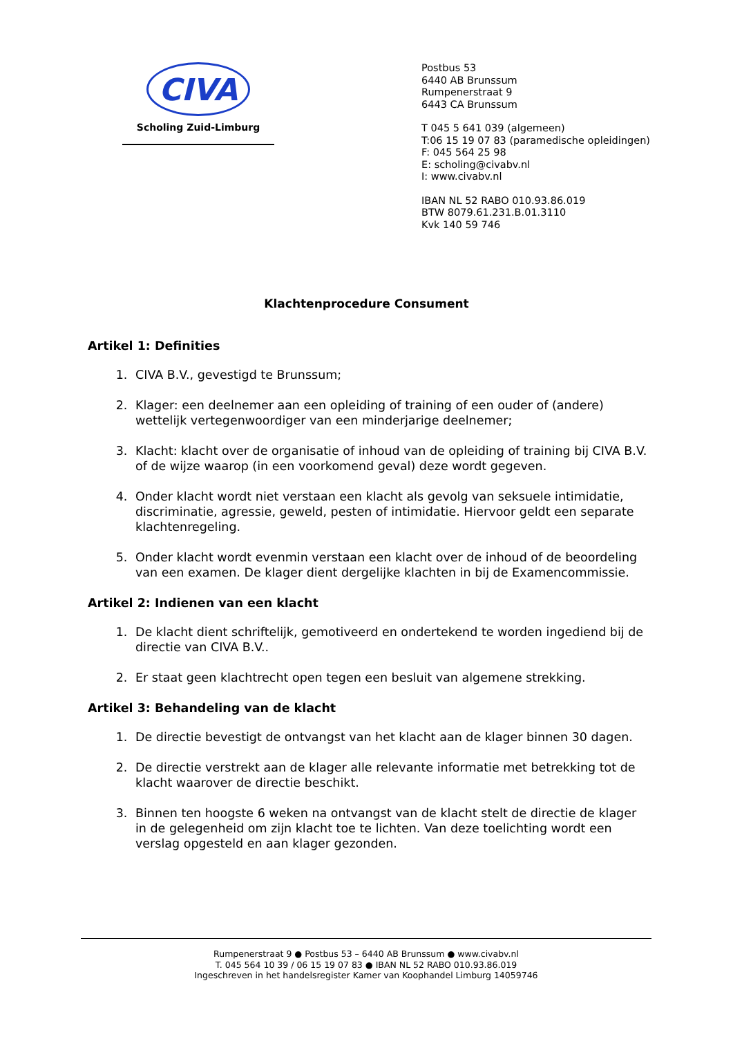CIVA
Scholing Zuid-Limburg
Postbus 53
6440 AB Brunssum
Rumpenerstraat 9
6443 CA Brunssum
T 045 5 641 039 (algemeen)
T:06 15 19 07 83 (paramedische opleidingen)
F: 045 564 25 98
E: scholing@civabv.nl
I: www.civabv.nl
IBAN NL 52 RABO 010.93.86.019
BTW 8079.61.231.B.01.3110
Kvk 140 59 746
Klachtenprocedure Consument
Artikel 1: Definities
1. CIVA B.V., gevestigd te Brunssum;
2. Klager: een deelnemer aan een opleiding of training of een ouder of (andere) wettelijk vertegenwoordiger van een minderjarige deelnemer;
3. Klacht: klacht over de organisatie of inhoud van de opleiding of training bij CIVA B.V. of de wijze waarop (in een voorkomend geval) deze wordt gegeven.
4. Onder klacht wordt niet verstaan een klacht als gevolg van seksuele intimidatie, discriminatie, agressie, geweld, pesten of intimidatie. Hiervoor geldt een separate klachtenregeling.
5. Onder klacht wordt evenmin verstaan een klacht over de inhoud of de beoordeling van een examen. De klager dient dergelijke klachten in bij de Examencommissie.
Artikel 2: Indienen van een klacht
1. De klacht dient schriftelijk, gemotiveerd en ondertekend te worden ingediend bij de directie van CIVA B.V..
2. Er staat geen klachtrecht open tegen een besluit van algemene strekking.
Artikel 3: Behandeling van de klacht
1. De directie bevestigt de ontvangst van het klacht aan de klager binnen 30 dagen.
2. De directie verstrekt aan de klager alle relevante informatie met betrekking tot de klacht waarover de directie beschikt.
3. Binnen ten hoogste 6 weken na ontvangst van de klacht stelt de directie de klager in de gelegenheid om zijn klacht toe te lichten. Van deze toelichting wordt een verslag opgesteld en aan klager gezonden.
Rumpenerstraat 9 ● Postbus 53 – 6440 AB Brunssum ● www.civabv.nl
T. 045 564 10 39 / 06 15 19 07 83 ● IBAN NL 52 RABO 010.93.86.019
Ingeschreven in het handelsregister Kamer van Koophandel Limburg 14059746